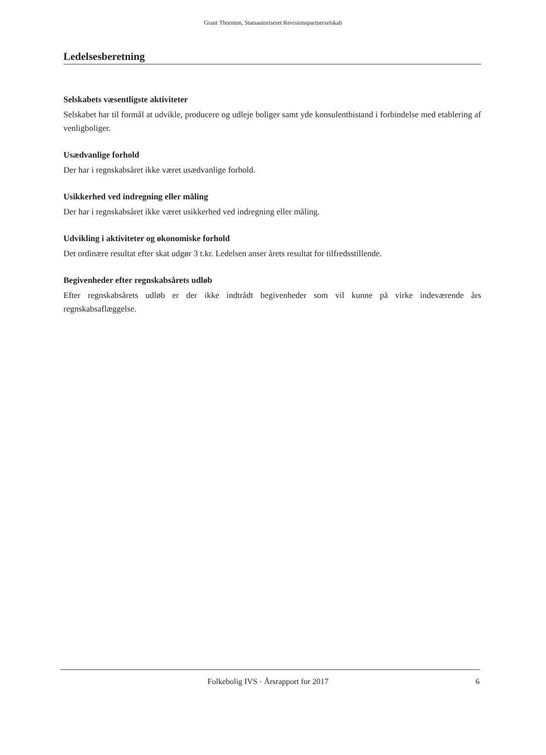Grant Thornton, Statsautoriseret Revisionspartnerselskab
Ledelsesberetning
Selskabets væsentligste aktiviteter
Selskabet har til formål at udvikle, producere og udleje boliger samt yde konsulentbistand i forbindelse med etablering af venligboliger.
Usædvanlige forhold
Der har i regnskabsåret ikke været usædvanlige forhold.
Usikkerhed ved indregning eller måling
Der har i regnskabsåret ikke været usikkerhed ved indregning eller måling.
Udvikling i aktiviteter og økonomiske forhold
Det ordinære resultat efter skat udgør 3 t.kr. Ledelsen anser årets resultat for tilfredsstillende.
Begivenheder efter regnskabsårets udløb
Efter regnskabsårets udløb er der ikke indtrådt begivenheder som vil kunne på virke indeværende års regnskabsaflæggelse.
Folkebolig IVS · Årsrapport for 2017 6